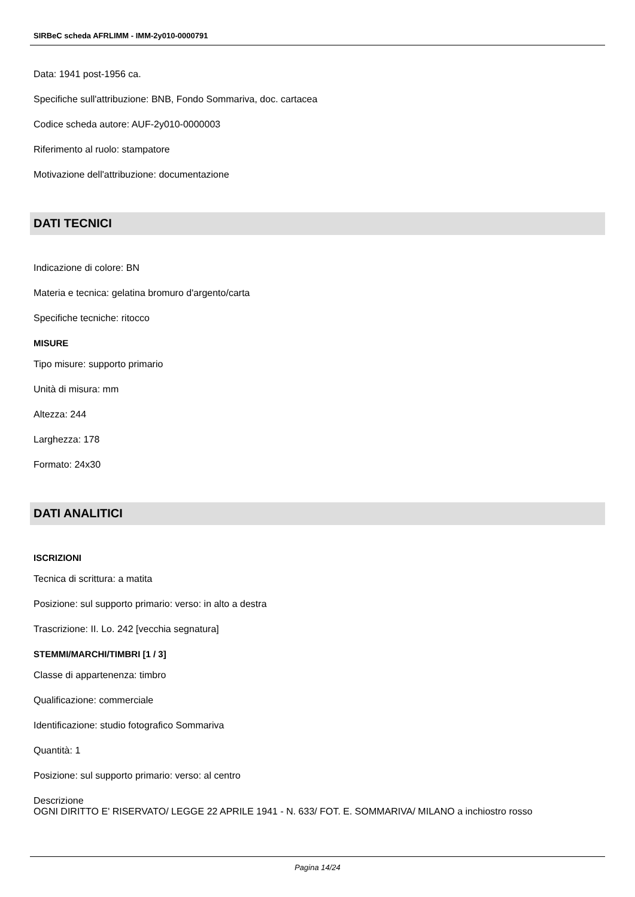SIRBeC scheda AFRLIMM - IMM-2y010-0000791
Data: 1941 post-1956 ca.
Specifiche sull'attribuzione: BNB, Fondo Sommariva, doc. cartacea
Codice scheda autore: AUF-2y010-0000003
Riferimento al ruolo: stampatore
Motivazione dell'attribuzione: documentazione
DATI TECNICI
Indicazione di colore: BN
Materia e tecnica: gelatina bromuro d'argento/carta
Specifiche tecniche: ritocco
MISURE
Tipo misure: supporto primario
Unità di misura: mm
Altezza: 244
Larghezza: 178
Formato: 24x30
DATI ANALITICI
ISCRIZIONI
Tecnica di scrittura: a matita
Posizione: sul supporto primario: verso: in alto a destra
Trascrizione: II. Lo. 242 [vecchia segnatura]
STEMMI/MARCHI/TIMBRI [1 / 3]
Classe di appartenenza: timbro
Qualificazione: commerciale
Identificazione: studio fotografico Sommariva
Quantità: 1
Posizione: sul supporto primario: verso: al centro
Descrizione
OGNI DIRITTO E' RISERVATO/ LEGGE 22 APRILE 1941 - N. 633/ FOT. E. SOMMARIVA/ MILANO a inchiostro rosso
Pagina 14/24